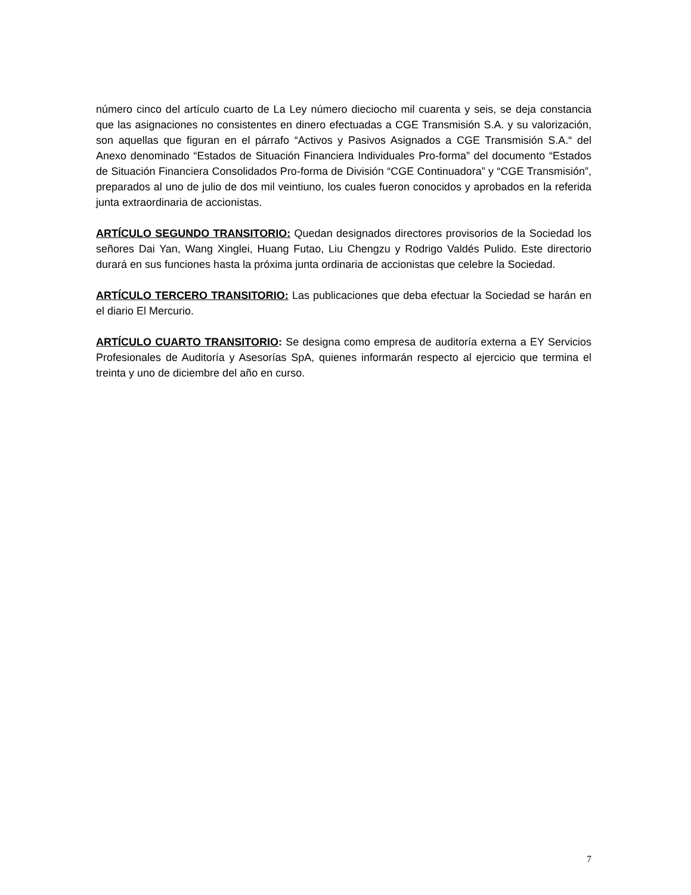número cinco del artículo cuarto de La Ley número dieciocho mil cuarenta y seis, se deja constancia que las asignaciones no consistentes en dinero efectuadas a CGE Transmisión S.A. y su valorización, son aquellas que figuran en el párrafo “Activos y Pasivos Asignados a CGE Transmisión S.A.“ del Anexo denominado “Estados de Situación Financiera Individuales Pro-forma” del documento “Estados de Situación Financiera Consolidados Pro-forma de División “CGE Continuadora” y “CGE Transmisión”, preparados al uno de julio de dos mil veintiuno, los cuales fueron conocidos y aprobados en la referida junta extraordinaria de accionistas.
ARTÍCULO SEGUNDO TRANSITORIO: Quedan designados directores provisorios de la Sociedad los señores Dai Yan, Wang Xinglei, Huang Futao, Liu Chengzu y Rodrigo Valdés Pulido. Este directorio durará en sus funciones hasta la próxima junta ordinaria de accionistas que celebre la Sociedad.
ARTÍCULO TERCERO TRANSITORIO: Las publicaciones que deba efectuar la Sociedad se harán en el diario El Mercurio.
ARTÍCULO CUARTO TRANSITORIO: Se designa como empresa de auditoría externa a EY Servicios Profesionales de Auditoría y Asesorías SpA, quienes informarán respecto al ejercicio que termina el treinta y uno de diciembre del año en curso.
7